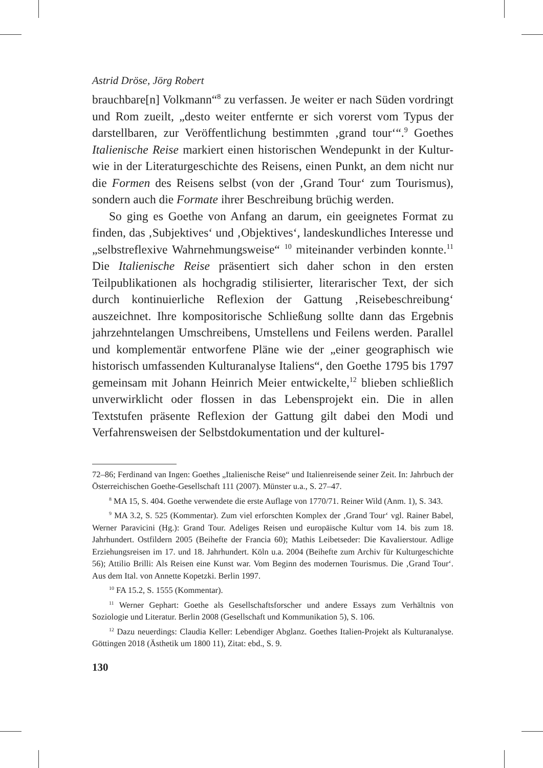Astrid Dröse, Jörg Robert
brauchbare[n] Volkmann“<sup>8</sup> zu verfassen. Je weiter er nach Süden vordringt und Rom zueilt, „desto weiter entfernte er sich vorerst vom Typus der darstellbaren, zur Veröffentlichung bestimmten ‚grand tour‘“.<sup>9</sup> Goethes Italienische Reise markiert einen historischen Wendepunkt in der Kultur- wie in der Literaturgeschichte des Reisens, einen Punkt, an dem nicht nur die Formen des Reisens selbst (von der ‚Grand Tour‘ zum Tourismus), sondern auch die Formate ihrer Beschreibung brüchig werden.
So ging es Goethe von Anfang an darum, ein geeignetes Format zu finden, das ‚Subjektives‘ und ‚Objektives‘, landeskundliches Interesse und „selbstreflexive Wahrnehmungsweise“ <sup>10</sup> miteinander verbinden konnte.<sup>11</sup> Die Italienische Reise präsentiert sich daher schon in den ersten Teilpublikationen als hochgradig stilisierter, literarischer Text, der sich durch kontinuierliche Reflexion der Gattung ‚Reisebeschreibung‘ auszeichnet. Ihre kompositorische Schließung sollte dann das Ergebnis jahrzehntelangen Umschreibens, Umstellens und Feilens werden. Parallel und komplementär entworfene Pläne wie der „einer geographisch wie historisch umfassenden Kulturanalyse Italiens“, den Goethe 1795 bis 1797 gemeinsam mit Johann Heinrich Meier entwickelte,<sup>12</sup> blieben schließlich unverwirklicht oder flossen in das Lebensprojekt ein. Die in allen Textstufen präsente Reflexion der Gattung gilt dabei den Modi und Verfahrensweisen der Selbstdokumentation und der kulturel-
72–86; Ferdinand van Ingen: Goethes „Italienische Reise“ und Italienreisende seiner Zeit. In: Jahrbuch der Österreichischen Goethe-Gesellschaft 111 (2007). Münster u.a., S. 27–47.
<sup>8</sup> MA 15, S. 404. Goethe verwendete die erste Auflage von 1770/71. Reiner Wild (Anm. 1), S. 343.
<sup>9</sup> MA 3.2, S. 525 (Kommentar). Zum viel erforschten Komplex der ‚Grand Tour‘ vgl. Rainer Babel, Werner Paravicini (Hg.): Grand Tour. Adeliges Reisen und europäische Kultur vom 14. bis zum 18. Jahrhundert. Ostfildern 2005 (Beihefte der Francia 60); Mathis Leibetseder: Die Kavalierstour. Adlige Erziehungsreisen im 17. und 18. Jahrhundert. Köln u.a. 2004 (Beihefte zum Archiv für Kulturgeschichte 56); Attilio Brilli: Als Reisen eine Kunst war. Vom Beginn des modernen Tourismus. Die ‚Grand Tour‘. Aus dem Ital. von Annette Kopetzki. Berlin 1997.
<sup>10</sup> FA 15.2, S. 1555 (Kommentar).
<sup>11</sup> Werner Gephart: Goethe als Gesellschaftsforscher und andere Essays zum Verhältnis von Soziologie und Literatur. Berlin 2008 (Gesellschaft und Kommunikation 5), S. 106.
<sup>12</sup> Dazu neuerdings: Claudia Keller: Lebendiger Abglanz. Goethes Italien-Projekt als Kulturanalyse. Göttingen 2018 (Ästhetik um 1800 11), Zitat: ebd., S. 9.
130